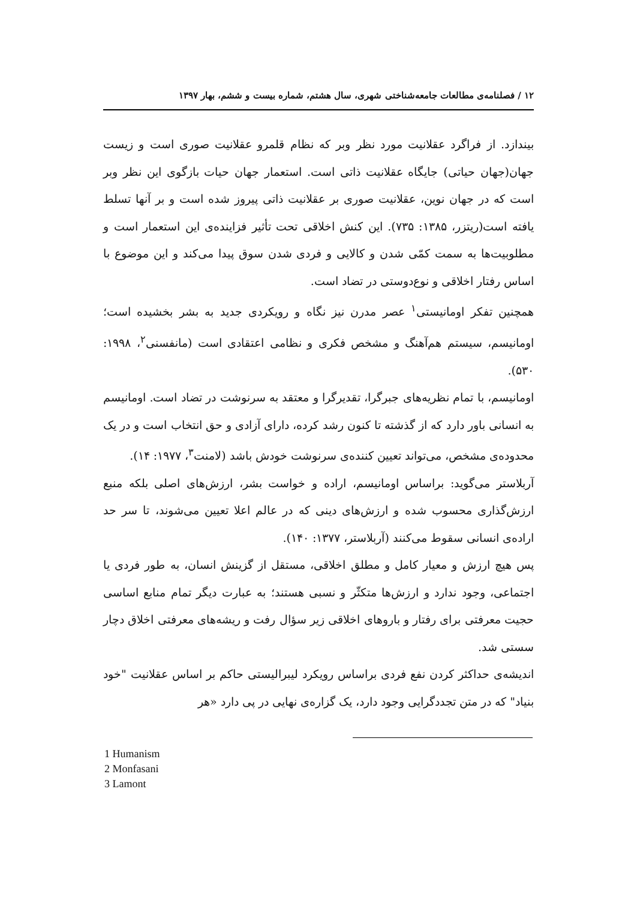۱۲ / فصلنامه‌ی مطالعات جامعه‌شناختی شهری، سال هشتم، شماره بیست و ششم، بهار ۱۳۹۷
بیندازد. از فراگرد عقلانیت مورد نظر وبر که نظام قلمرو عقلانیت صوری است و زیست جهان(جهان حیاتی) جایگاه عقلانیت ذاتی است. استعمار جهان حیات بازگوی این نظر وبر است که در جهان نوین، عقلانیت صوری بر عقلانیت ذاتی پیروز شده است و بر آنها تسلط یافته است(ریتزر، ۱۳۸۵: ۷۳۵). این کنش اخلاقی تحت تأثیر فزاینده‌ی این استعمار است و مطلوبیت‌ها به سمت کمّی شدن و کالایی و فردی شدن سوق پیدا می‌کند و این موضوع با اساس رفتار اخلاقی و نوع‌دوستی در تضاد است.
همچنین تفکر اومانیستی<sup>۱</sup> عصر مدرن نیز نگاه و رویکردی جدید به بشر بخشیده است؛ اومانیسم، سیستم هم‌آهنگ و مشخص فکری و نظامی اعتقادی است (مانفسنی<sup>۲</sup>، ۱۹۹۸: ۵۳۰).
اومانیسم، با تمام نظریه‌های جبرگرا، تقدیرگرا و معتقد به سرنوشت در تضاد است. اومانیسم به انسانی باور دارد که از گذشته تا کنون رشد کرده، دارای آزادی و حق انتخاب است و در یک محدوده‌ی مشخص، می‌تواند تعیین کننده‌ی سرنوشت خودش باشد (لامنت<sup>۳</sup>، ۱۹۷۷: ۱۴).
آربلاستر می‌گوید: براساس اومانیسم، اراده و خواست بشر، ارزش‌های اصلی بلکه منبع ارزش‌گذاری محسوب شده و ارزش‌های دینی که در عالم اعلا تعیین می‌شوند، تا سر حد اراده‌ی انسانی سقوط می‌کنند (آربلاستر، ۱۳۷۷: ۱۴۰).
پس هیچ ارزش و معیار کامل و مطلق اخلاقی، مستقل از گزینش انسان، به طور فردی یا اجتماعی، وجود ندارد و ارزش‌ها متکثّر و نسبی هستند؛ به عبارت دیگر تمام منابع اساسی حجیت معرفتی برای رفتار و باروهای اخلاقی زیر سؤال رفت و ریشه‌های معرفتی اخلاق دچار سستی شد.
اندیشه‌ی حداکثر کردن نفع فردی براساس رویکرد لیبرالیستی حاکم بر اساس عقلانیت "خود بنیاد" که در متن تجددگرایی وجود دارد، یک گزاره‌ی نهایی در پی دارد «هر
1 Humanism
2 Monfasani
3 Lamont